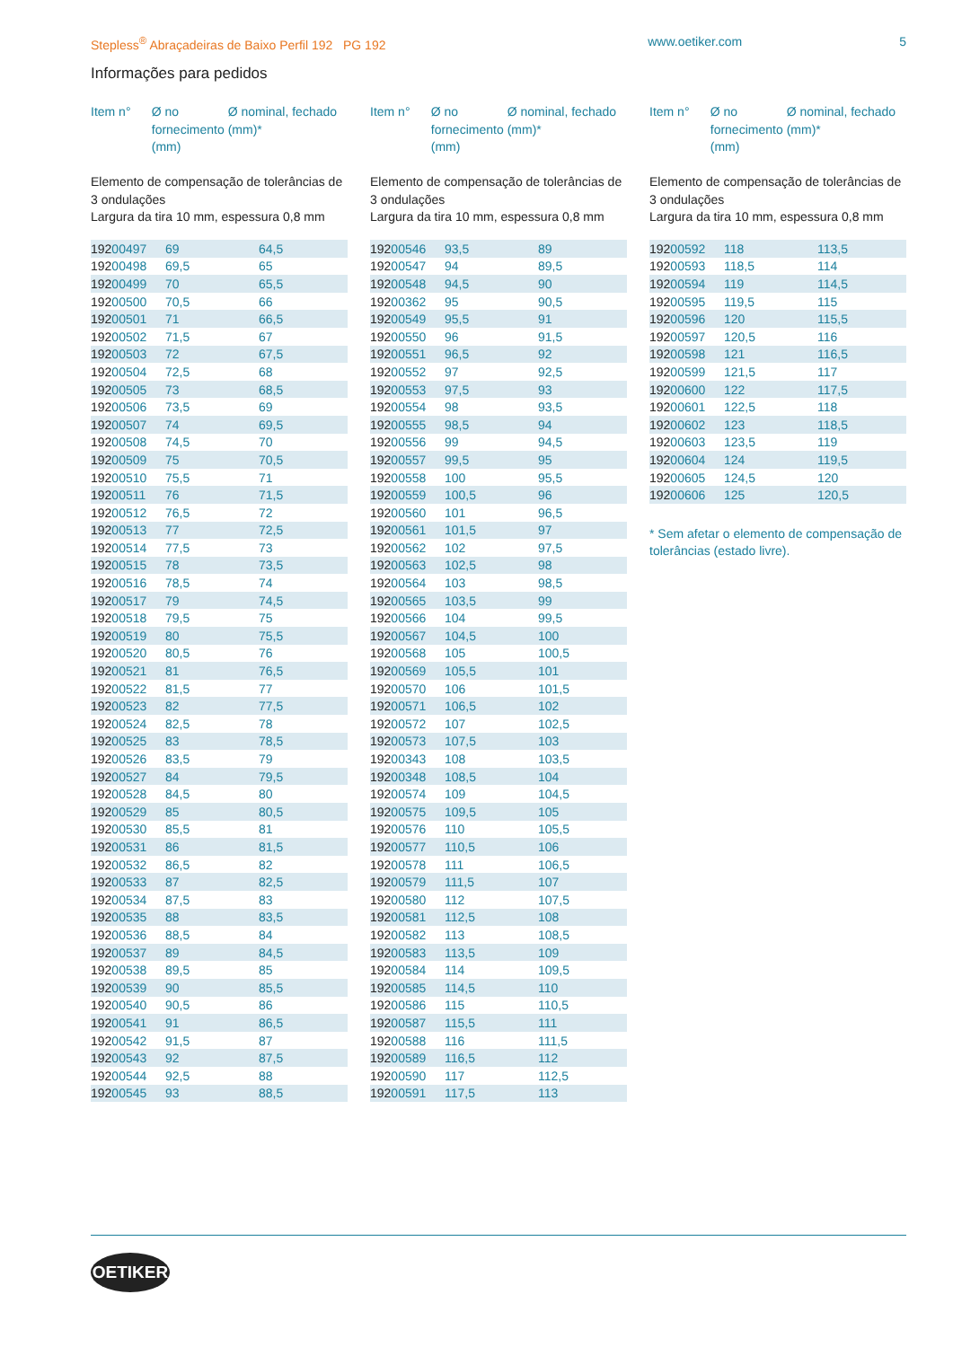Stepless<sup>®</sup> Abraçadeiras de Baixo Perfil 192 PG 192 www.oetiker.com 5
Informações para pedidos
Item n° Ø no fornecimento (mm)
Ø nominal, fechado (mm)*
Elemento de compensação de tolerâncias de 3 ondulações
Largura da tira 10 mm, espessura 0,8 mm
| 192 00497 | 69 | 64,5 |
| 192 00498 | 69,5 | 65 |
| 192 00499 | 70 | 65,5 |
| 192 00500 | 70,5 | 66 |
| 192 00501 | 71 | 66,5 |
| 192 00502 | 71,5 | 67 |
| 192 00503 | 72 | 67,5 |
| 192 00504 | 72,5 | 68 |
| 192 00505 | 73 | 68,5 |
| 192 00506 | 73,5 | 69 |
| 192 00507 | 74 | 69,5 |
| 192 00508 | 74,5 | 70 |
| 192 00509 | 75 | 70,5 |
| 192 00510 | 75,5 | 71 |
| 192 00511 | 76 | 71,5 |
| 192 00512 | 76,5 | 72 |
| 192 00513 | 77 | 72,5 |
| 192 00514 | 77,5 | 73 |
| 192 00515 | 78 | 73,5 |
| 192 00516 | 78,5 | 74 |
| 192 00517 | 79 | 74,5 |
| 192 00518 | 79,5 | 75 |
| 192 00519 | 80 | 75,5 |
| 192 00520 | 80,5 | 76 |
| 192 00521 | 81 | 76,5 |
| 192 00522 | 81,5 | 77 |
| 192 00523 | 82 | 77,5 |
| 192 00524 | 82,5 | 78 |
| 192 00525 | 83 | 78,5 |
| 192 00526 | 83,5 | 79 |
| 192 00527 | 84 | 79,5 |
| 192 00528 | 84,5 | 80 |
| 192 00529 | 85 | 80,5 |
| 192 00530 | 85,5 | 81 |
| 192 00531 | 86 | 81,5 |
| 192 00532 | 86,5 | 82 |
| 192 00533 | 87 | 82,5 |
| 192 00534 | 87,5 | 83 |
| 192 00535 | 88 | 83,5 |
| 192 00536 | 88,5 | 84 |
| 192 00537 | 89 | 84,5 |
| 192 00538 | 89,5 | 85 |
| 192 00539 | 90 | 85,5 |
| 192 00540 | 90,5 | 86 |
| 192 00541 | 91 | 86,5 |
| 192 00542 | 91,5 | 87 |
| 192 00543 | 92 | 87,5 |
| 192 00544 | 92,5 | 88 |
| 192 00545 | 93 | 88,5 |
Item n° Ø no fornecimento (mm)
Ø nominal, fechado (mm)*
Elemento de compensação de tolerâncias de 3 ondulações
Largura da tira 10 mm, espessura 0,8 mm
| 192 00546 | 93,5 | 89 |
| 192 00547 | 94 | 89,5 |
| 192 00548 | 94,5 | 90 |
| 192 00362 | 95 | 90,5 |
| 192 00549 | 95,5 | 91 |
| 192 00550 | 96 | 91,5 |
| 192 00551 | 96,5 | 92 |
| 192 00552 | 97 | 92,5 |
| 192 00553 | 97,5 | 93 |
| 192 00554 | 98 | 93,5 |
| 192 00555 | 98,5 | 94 |
| 192 00556 | 99 | 94,5 |
| 192 00557 | 99,5 | 95 |
| 192 00558 | 100 | 95,5 |
| 192 00559 | 100,5 | 96 |
| 192 00560 | 101 | 96,5 |
| 192 00561 | 101,5 | 97 |
| 192 00562 | 102 | 97,5 |
| 192 00563 | 102,5 | 98 |
| 192 00564 | 103 | 98,5 |
| 192 00565 | 103,5 | 99 |
| 192 00566 | 104 | 99,5 |
| 192 00567 | 104,5 | 100 |
| 192 00568 | 105 | 100,5 |
| 192 00569 | 105,5 | 101 |
| 192 00570 | 106 | 101,5 |
| 192 00571 | 106,5 | 102 |
| 192 00572 | 107 | 102,5 |
| 192 00573 | 107,5 | 103 |
| 192 00343 | 108 | 103,5 |
| 192 00348 | 108,5 | 104 |
| 192 00574 | 109 | 104,5 |
| 192 00575 | 109,5 | 105 |
| 192 00576 | 110 | 105,5 |
| 192 00577 | 110,5 | 106 |
| 192 00578 | 111 | 106,5 |
| 192 00579 | 111,5 | 107 |
| 192 00580 | 112 | 107,5 |
| 192 00581 | 112,5 | 108 |
| 192 00582 | 113 | 108,5 |
| 192 00583 | 113,5 | 109 |
| 192 00584 | 114 | 109,5 |
| 192 00585 | 114,5 | 110 |
| 192 00586 | 115 | 110,5 |
| 192 00587 | 115,5 | 111 |
| 192 00588 | 116 | 111,5 |
| 192 00589 | 116,5 | 112 |
| 192 00590 | 117 | 112,5 |
| 192 00591 | 117,5 | 113 |
Item n° Ø no fornecimento (mm)
Ø nominal, fechado (mm)*
Elemento de compensação de tolerâncias de 3 ondulações
Largura da tira 10 mm, espessura 0,8 mm
| 192 00592 | 118 | 113,5 |
| 192 00593 | 118,5 | 114 |
| 192 00594 | 119 | 114,5 |
| 192 00595 | 119,5 | 115 |
| 192 00596 | 120 | 115,5 |
| 192 00597 | 120,5 | 116 |
| 192 00598 | 121 | 116,5 |
| 192 00599 | 121,5 | 117 |
| 192 00600 | 122 | 117,5 |
| 192 00601 | 122,5 | 118 |
| 192 00602 | 123 | 118,5 |
| 192 00603 | 123,5 | 119 |
| 192 00604 | 124 | 119,5 |
| 192 00605 | 124,5 | 120 |
| 192 00606 | 125 | 120,5 |
* Sem afetar o elemento de compensação de tolerâncias (estado livre).
OETIKER